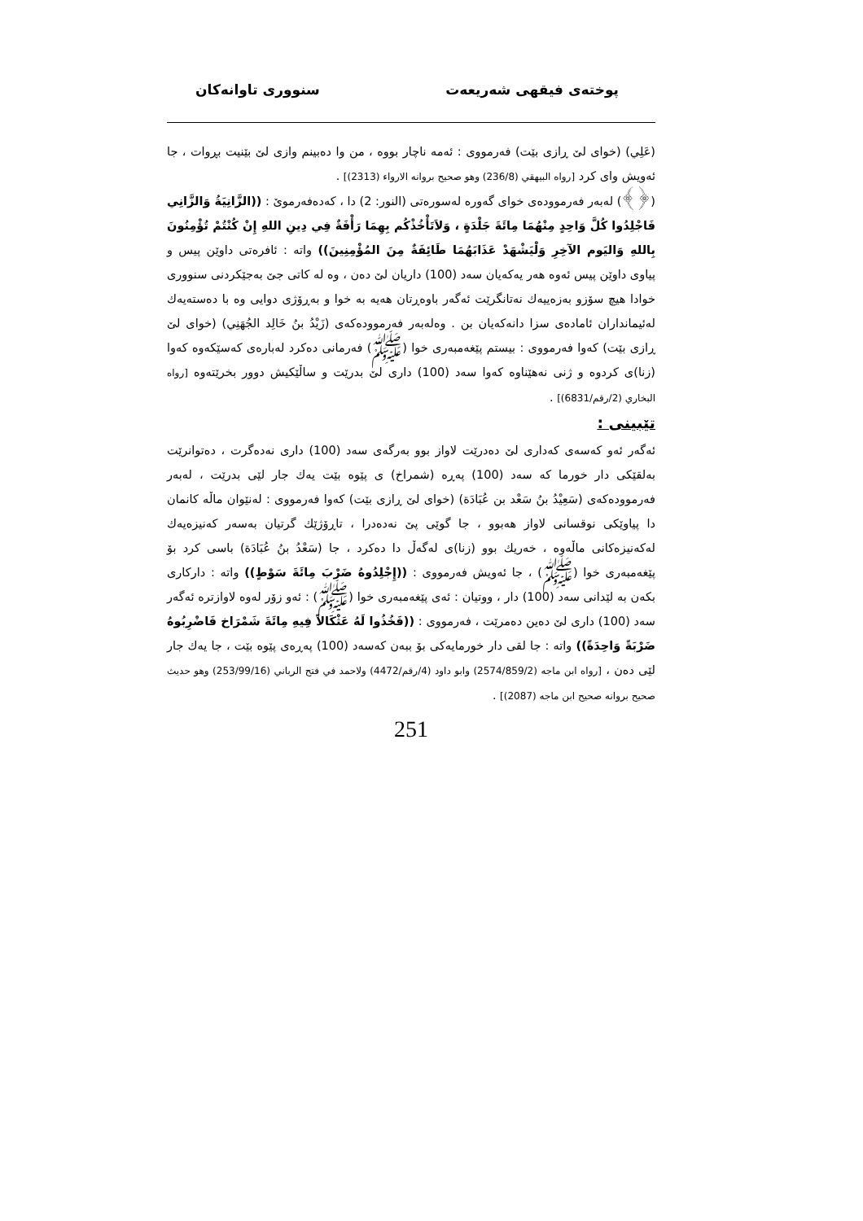پوختەی فیقهی شەریعەت سنووری تاوانەکان
(عَلِي) (خوای لێ ڕازی بێت) فەرمووی : ئەمە ناچار بووە ، من وا دەبینم وازی لێ بێنیت بڕوات ، جا ئەویش وای کرد [رواه البيهقي (236/8) وهو صحيح بروانه الارواء (2313)] .
(﴿﴾) لەبەر فەرموودەی خوای گەورە لەسورەتی (النور: 2) دا ، کەدەفەرموێ : ((الزَّانِيَةُ وَالزَّانِي فَاجْلِدُوا كُلَّ وَاحِدٍ مِنْهُمَا مِائَةَ جَلْدَةٍ ، وَلاَتَأْخُذْكُم بِهِمَا رَأْفَةٌ فِي دِينِ اللهِ إِنْ كُنْتُمْ تُؤْمِنُونَ بِاللهِ وَاليَوم الآخِرِ وَلْيَشْهَدْ عَذَابَهُمَا طَائِفَةٌ مِنَ المُؤْمِنِينَ)) واتە : ئافرەتی داوێن پیس و پیاوی داوێن پیس ئەوە هەر یەکەیان سەد (100) داریان لێ دەن ، وە لە کاتی جێ بەجێکردنی سنووری خوادا هیچ سۆزو بەزەییەك نەتانگرێت ئەگەر باوەڕتان هەیە بە خوا و بەڕۆژی دوایی وە با دەستەیەك لەئیمانداران ئامادەی سزا دانەکەیان بن . وەلەبەر فەرموودەکەی (زَيْدُ بنُ خَالِد الجُهَنِي) (خوای لێ ڕازی بێت) کەوا فەرمووی : بیستم پێغەمبەری خوا (ﷺ) فەرمانی دەکرد لەبارەی کەسێکەوە کەوا (زنا)ی کردوە و ژنی نەهێناوە کەوا سەد (100) داری لێ بدرێت و ساڵێکیش دوور بخرێتەوە [رواه البخاري (2/رقم/6831)] .
تێبینی :
ئەگەر ئەو کەسەی کەداری لێ دەدرێت لاواز بوو بەرگەی سەد (100) داری نەدەگرت ، دەتوانرێت بەلقێکی دار خورما کە سەد (100) پەڕە (شمراخ) ی پێوە بێت یەك جار لێی بدرێت ، لەبەر فەرموودەکەی (سَعِيْدُ بنُ سَعْد بن عُبَادَة) (خوای لێ ڕازی بێت) کەوا فەرمووی : لەنێوان ماڵە کانمان دا پیاوێکی نوقسانی لاواز هەبوو ، جا گوێی پێ نەدەدرا ، تاڕۆژێك گرتیان بەسەر کەنیزەیەك لەکەنیزەکانی ماڵەوە ، خەریك بوو (زنا)ی لەگەڵ دا دەکرد ، جا (سَعْدُ بنُ عُبَادَة) باسی کرد بۆ پێغەمبەری خوا (ﷺ) ، جا ئەویش فەرمووی : ((إِجْلِدُوهُ ضَرْبَ مِائَةَ سَوْطٍ)) واتە : دارکاری بکەن بە لێدانی سەد (100) دار ، ووتیان : ئەی پێغەمبەری خوا (ﷺ) : ئەو زۆر لەوە لاوازترە ئەگەر سەد (100) داری لێ دەین دەمرێت ، فەرمووی : ((فَخُذُوا لَهُ عَثْكَالاً فِيهِ مِائَةَ شَمْرَاخ فَاضْرِبُوهُ ضَرْبَةً وَاحِدَةً)) واتە : جا لقی دار خورمایەکی بۆ ببەن کەسەد (100) پەڕەی پێوە بێت ، جا یەك جار لێی دەن ، [رواه ابن ماجه (2574/859/2) وابو داود (4/رقم/4472) ولاحمد في فتح الرباني (253/99/16) وهو حديث صحيح بروانه صحيح ابن ماجه (2087)] .
251